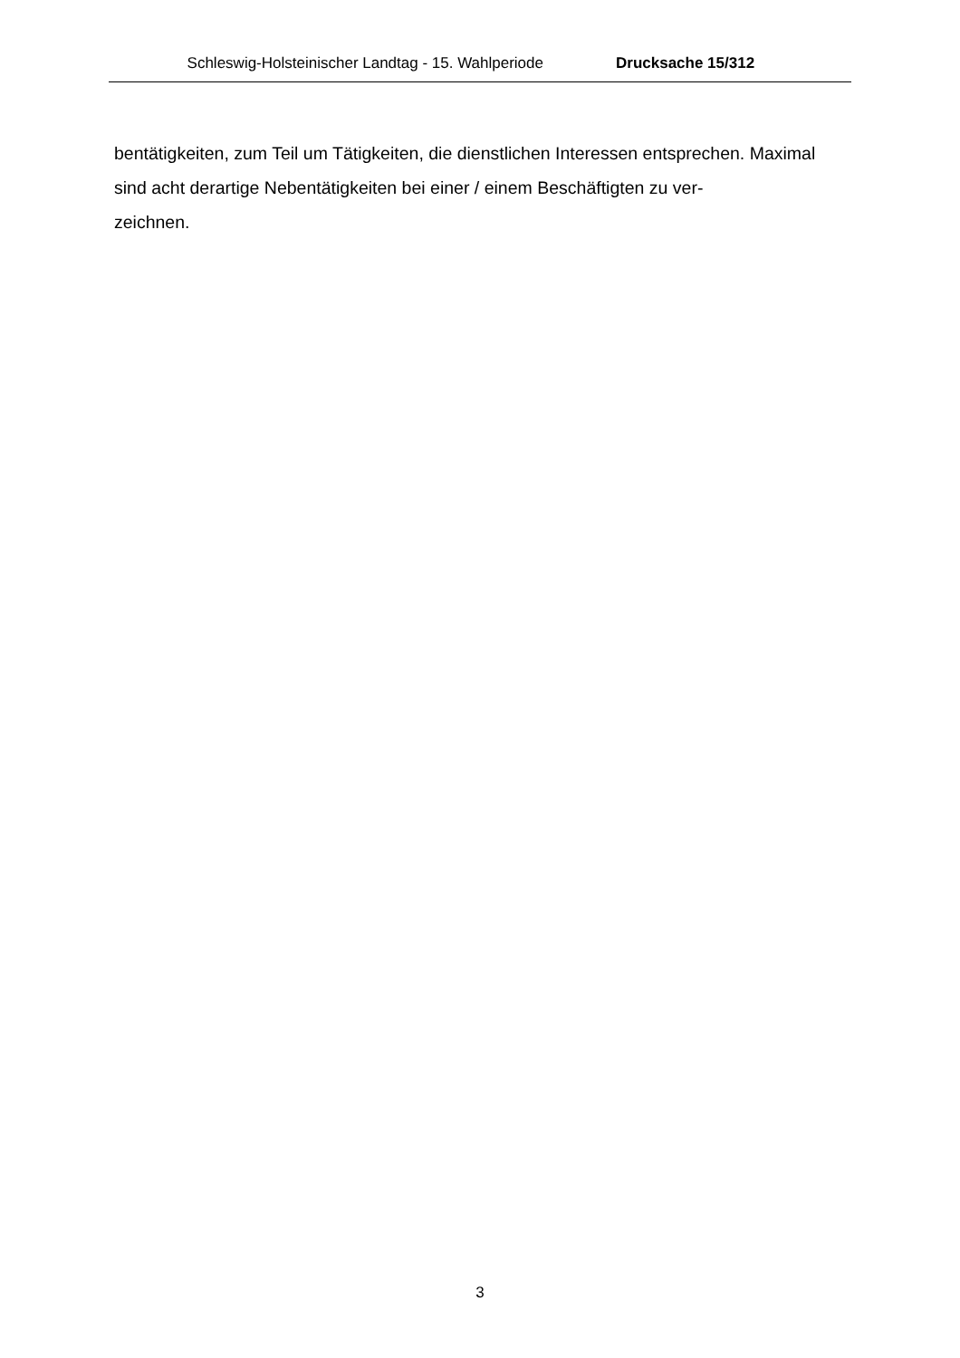Schleswig-Holsteinischer Landtag - 15. Wahlperiode Drucksache 15/312
bentätigkeiten, zum Teil um Tätigkeiten, die dienstlichen Interessen entsprechen. Maximal sind acht derartige Nebentätigkeiten bei einer / einem Beschäftigten zu ver-
zeichnen.
3